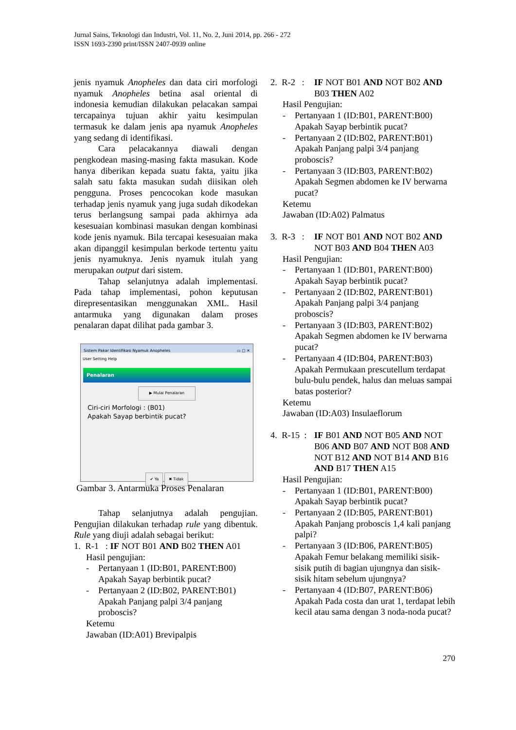Jurnal Sains, Teknologi dan Industri, Vol. 11, No. 2, Juni 2014, pp. 266 - 272
ISSN 1693-2390 print/ISSN 2407-0939 online
jenis nyamuk Anopheles dan data ciri morfologi nyamuk Anopheles betina asal oriental di indonesia kemudian dilakukan pelacakan sampai tercapainya tujuan akhir yaitu kesimpulan termasuk ke dalam jenis apa nyamuk Anopheles yang sedang di identifikasi.
Cara pelacakannya diawali dengan pengkodean masing-masing fakta masukan. Kode hanya diberikan kepada suatu fakta, yaitu jika salah satu fakta masukan sudah diisikan oleh pengguna. Proses pencocokan kode masukan terhadap jenis nyamuk yang juga sudah dikodekan terus berlangsung sampai pada akhirnya ada kesesuaian kombinasi masukan dengan kombinasi kode jenis nyamuk. Bila tercapai kesesuaian maka akan dipanggil kesimpulan berkode tertentu yaitu jenis nyamuknya. Jenis nyamuk itulah yang merupakan output dari sistem.
Tahap selanjutnya adalah implementasi. Pada tahap implementasi, pohon keputusan direpresentasikan menggunakan XML. Hasil antarmuka yang digunakan dalam proses penalaran dapat dilihat pada gambar 3.
Sistem Pakar Identifikasi Nyamuk Anopheles ▭ ▢ ✕
User Setting Help
Penalaran
▶ Mulai Penalaran
Ciri-ciri Morfologi : (B01)
Apakah Sayap berbintik pucat?
✔ Ya ✖ Tidak
Gambar 3. Antarmuka Proses Penalaran
Tahap selanjutnya adalah pengujian. Pengujian dilakukan terhadap rule yang dibentuk. Rule yang diuji adalah sebagai berikut:
1. R-1 : IF NOT B01 AND B02 THEN A01
Hasil pengujian:
- Pertanyaan 1 (ID:B01, PARENT:B00)
Apakah Sayap berbintik pucat?
- Pertanyaan 2 (ID:B02, PARENT:B01)
Apakah Panjang palpi 3/4 panjang proboscis?
Ketemu
Jawaban (ID:A01) Brevipalpis
2. R-2 : IF NOT B01 AND NOT B02 AND B03 THEN A02
Hasil Pengujian:
- Pertanyaan 1 (ID:B01, PARENT:B00)
Apakah Sayap berbintik pucat?
- Pertanyaan 2 (ID:B02, PARENT:B01)
Apakah Panjang palpi 3/4 panjang proboscis?
- Pertanyaan 3 (ID:B03, PARENT:B02)
Apakah Segmen abdomen ke IV berwarna pucat?
Ketemu
Jawaban (ID:A02) Palmatus
3. R-3 : IF NOT B01 AND NOT B02 AND NOT B03 AND B04 THEN A03
Hasil Pengujian:
- Pertanyaan 1 (ID:B01, PARENT:B00)
Apakah Sayap berbintik pucat?
- Pertanyaan 2 (ID:B02, PARENT:B01)
Apakah Panjang palpi 3/4 panjang proboscis?
- Pertanyaan 3 (ID:B03, PARENT:B02)
Apakah Segmen abdomen ke IV berwarna pucat?
- Pertanyaan 4 (ID:B04, PARENT:B03)
Apakah Permukaan prescutellum terdapat bulu-bulu pendek, halus dan meluas sampai batas posterior?
Ketemu
Jawaban (ID:A03) Insulaeflorum
4. R-15 : IF B01 AND NOT B05 AND NOT B06 AND B07 AND NOT B08 AND NOT B12 AND NOT B14 AND B16 AND B17 THEN A15
Hasil Pengujian:
- Pertanyaan 1 (ID:B01, PARENT:B00)
Apakah Sayap berbintik pucat?
- Pertanyaan 2 (ID:B05, PARENT:B01)
Apakah Panjang proboscis 1,4 kali panjang palpi?
- Pertanyaan 3 (ID:B06, PARENT:B05)
Apakah Femur belakang memiliki sisik-sisik putih di bagian ujungnya dan sisik-sisik hitam sebelum ujungnya?
- Pertanyaan 4 (ID:B07, PARENT:B06)
Apakah Pada costa dan urat 1, terdapat lebih kecil atau sama dengan 3 noda-noda pucat?
270